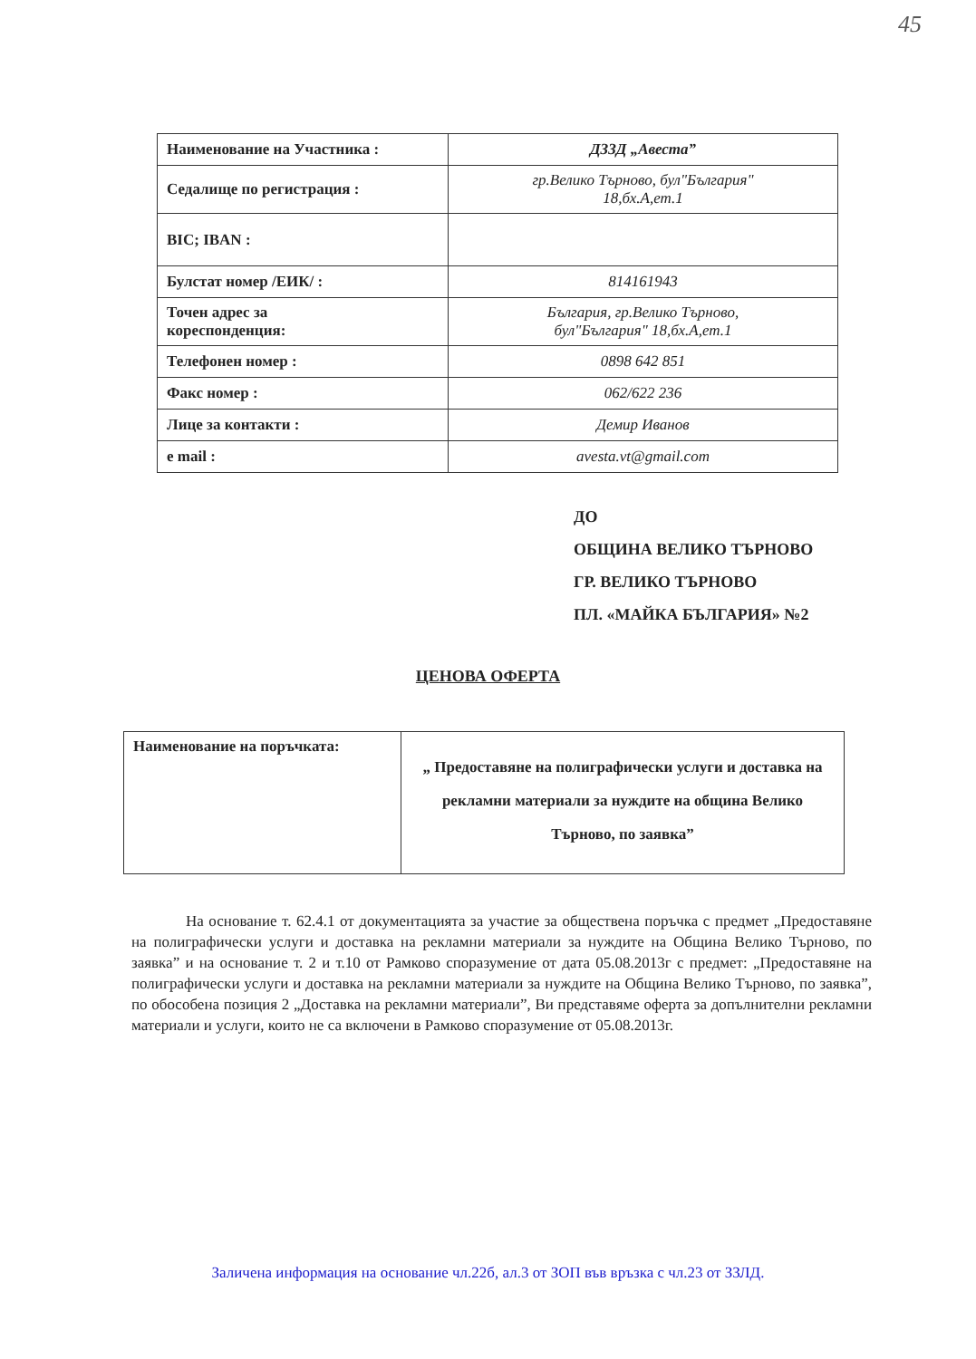45
| Наименование на Участника : | ДЗЗД „Авеста” |
| Седалище по регистрация : | гр.Велико Търново, бул"България" 18,бх.А,ет.1 |
| BIC; IBAN : | |
| Булстат номер /ЕИК/ : | 814161943 |
| Точен адрес за кореспонденция: | България, гр.Велико Търново, бул"България" 18,бх.А,ет.1 |
| Телефонен номер : | 0898 642 851 |
| Факс номер : | 062/622 236 |
| Лице за контакти : | Демир Иванов |
| e mail : | avesta.vt@gmail.com |
ДО
ОБЩИНА ВЕЛИКО ТЪРНОВО
ГР. ВЕЛИКО ТЪРНОВО
ПЛ. «МАЙКА БЪЛГАРИЯ» №2
ЦЕНОВА ОФЕРТА
| Наименование на поръчката: | „ Предоставяне на полиграфически услуги и доставка на рекламни материали за нуждите на община Велико Търново, по заявка” |
На основание т. 62.4.1 от документацията за участие за обществена поръчка с предмет „Предоставяне на полиграфически услуги и доставка на рекламни материали за нуждите на Община Велико Търново, по заявка” и на основание т. 2 и т.10 от Рамково споразумение от дата 05.08.2013г с предмет: „Предоставяне на полиграфически услуги и доставка на рекламни материали за нуждите на Община Велико Търново, по заявка”, по обособена позиция 2 „Доставка на рекламни материали”, Ви представяме оферта за допълнителни рекламни материали и услуги, които не са включени в Рамково споразумение от 05.08.2013г.
Заличена информация на основание чл.22б, ал.3 от ЗОП във връзка с чл.23 от ЗЗЛД.